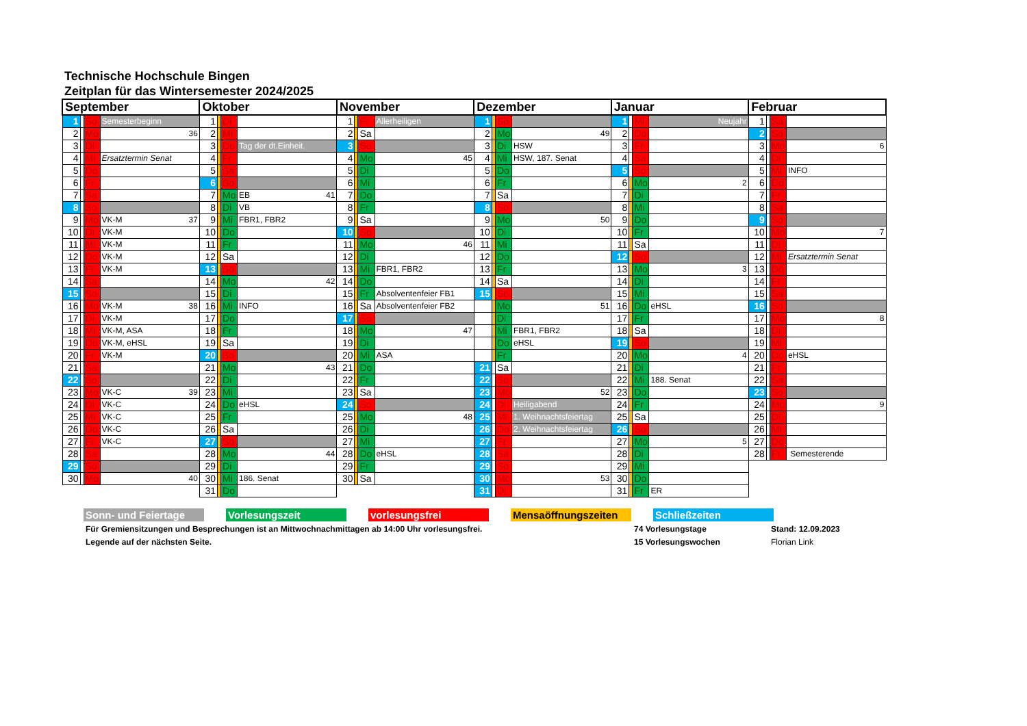Technische Hochschule Bingen
Zeitplan für das Wintersemester 2024/2025
| September | | | | Oktober | | | | November | | | | Dezember | | | | Januar | | | | Februar | | | |
| --- | --- | --- | --- | --- | --- | --- | --- | --- | --- | --- | --- | --- | --- | --- | --- | --- | --- | --- | --- | --- | --- | --- | --- |
| 1 | | So | Semesterbeginn | 1 | | Di | | 1 | | Fr | Allerheiligen | 1 | | So | | 1 | | Mi | Neujahr | 1 | | Sa | |
| 2 | | Mo | 36 | 2 | | Mi | | 2 | | Sa | | 2 | | Mo | 49 | 2 | | Do | | 2 | | So | |
| 3 | | Di | | 3 | | Do | Tag der dt.Einheit. | 3 | | So | | 3 | | Di | HSW | 3 | | Fr | | 3 | | Mo | 6 |
| 4 | | Mi | Ersatztermin Senat | 4 | | Fr | | 4 | | Mo | 45 | 4 | | Mi | HSW, 187. Senat | 4 | | Sa | | 4 | | Di | |
| 5 | | Do | | 5 | | Sa | | 5 | | Di | | 5 | | Do | | 5 | | So | | 5 | | Mi | INFO |
| 6 | | Fr | | 6 | | So | | 6 | | Mi | | 6 | | Fr | | 6 | | Mo | 2 | 6 | | Do | |
| 7 | | Sa | | 7 | | Mo | EB 41 | 7 | | Do | | 7 | | Sa | | 7 | | Di | | 7 | | Fr | |
| 8 | | So | | 8 | | Di | VB | 8 | | Fr | | 8 | | So | | 8 | | Mi | | 8 | | Sa | |
| 9 | | Mo | VK-M 37 | 9 | | Mi | FBR1, FBR2 | 9 | | Sa | | 9 | | Mo | 50 | 9 | | Do | | 9 | | So | |
| 10 | | Di | VK-M | 10 | | Do | | 10 | | So | | 10 | | Di | | 10 | | Fr | | 10 | | Mo | 7 |
| 11 | | Mi | VK-M | 11 | | Fr | | 11 | | Mo | 46 | 11 | | Mi | | 11 | | Sa | | 11 | | Di | |
| 12 | | Do | VK-M | 12 | | Sa | | 12 | | Di | | 12 | | Do | | 12 | | So | | 12 | | Mi | Ersatztermin Senat |
| 13 | | Fr | VK-M | 13 | | So | | 13 | | Mi | FBR1, FBR2 | 13 | | Fr | | 13 | | Mo | 3 | 13 | | Do | |
| 14 | | Sa | | 14 | | Mo | 42 | 14 | | Do | | 14 | | Sa | | 14 | | Di | | 14 | | Fr | |
| 15 | | So | | 15 | | Di | | 15 | | Fr | Absolventenfeier FB1 | 15 | | So | | 15 | | Mi | | 15 | | Sa | |
| 16 | | Mo | VK-M 38 | 16 | | Mi | INFO | 16 | | Sa | Absolventenfeier FB2 | | | Mo | 51 | 16 | | Do | eHSL | 16 | | So | |
| 17 | | Di | VK-M | 17 | | Do | | 17 | | So | | | | Di | | 17 | | Fr | | 17 | | Mo | 8 |
| 18 | | Mi | VK-M, ASA | 18 | | Fr | | 18 | | Mo | 47 | | | Mi | FBR1, FBR2 | 18 | | Sa | | 18 | | Di | |
| 19 | | Do | VK-M, eHSL | 19 | | Sa | | 19 | | Di | | | | Do | eHSL | 19 | | So | | 19 | | Mi | |
| 20 | | Fr | VK-M | 20 | | So | | 20 | | Mi | ASA | | | Fr | | 20 | | Mo | 4 | 20 | | Do | eHSL |
| 21 | | Sa | | 21 | | Mo | 43 | 21 | | Do | | 21 | | Sa | | 21 | | Di | | 21 | | Fr | |
| 22 | | So | | 22 | | Di | | 22 | | Fr | | 22 | | So | | 22 | | Mi | 188. Senat | 22 | | Sa | |
| 23 | | Mo | VK-C 39 | 23 | | Mi | | 23 | | Sa | | 23 | | Mo | 52 | 23 | | Do | | 23 | | So | |
| 24 | | Di | VK-C | 24 | | Do | eHSL | 24 | | So | | 24 | | Di | Heiligabend | 24 | | Fr | | 24 | | Mo | 9 |
| 25 | | Mi | VK-C | 25 | | Fr | | 25 | | Mo | 48 | 25 | | Mi | 1. Weihnachtsfeiertag | 25 | | Sa | | 25 | | Di | |
| 26 | | Do | VK-C | 26 | | Sa | | 26 | | Di | | 26 | | Do | 2. Weihnachtsfeiertag | 26 | | So | | 26 | | Mi | |
| 27 | | Fr | VK-C | 27 | | So | | 27 | | Mi | | 27 | | Fr | | 27 | | Mo | 5 | 27 | | Do | |
| 28 | | Sa | | 28 | | Mo | 44 | 28 | | Do | eHSL | 28 | | Sa | | 28 | | Di | | 28 | | Fr | Semesterende |
| 29 | | So | | 29 | | Di | | 29 | | Fr | | 29 | | So | | 29 | | Mi | | | | | |
| 30 | | Mo | 40 | 30 | | Mi | 186. Senat | 30 | | Sa | | 30 | | Mo | 53 | 30 | | Do | | | | | |
| | | | | 31 | | Do | | | | | | 31 | | Di | | 31 | | Fr | ER | | | | |
Sonn- und Feiertage
Vorlesungszeit vorlesungsfrei Mensaöffnungszeiten
Schließzeiten
Für Gremiensitzungen und Besprechungen ist an Mittwochnachmittagen ab 14:00 Uhr vorlesungsfrei.
Legende auf der nächsten Seite.
74 Vorlesungstage
15 Vorlesungswochen
Stand: 12.09.2023
Florian Link